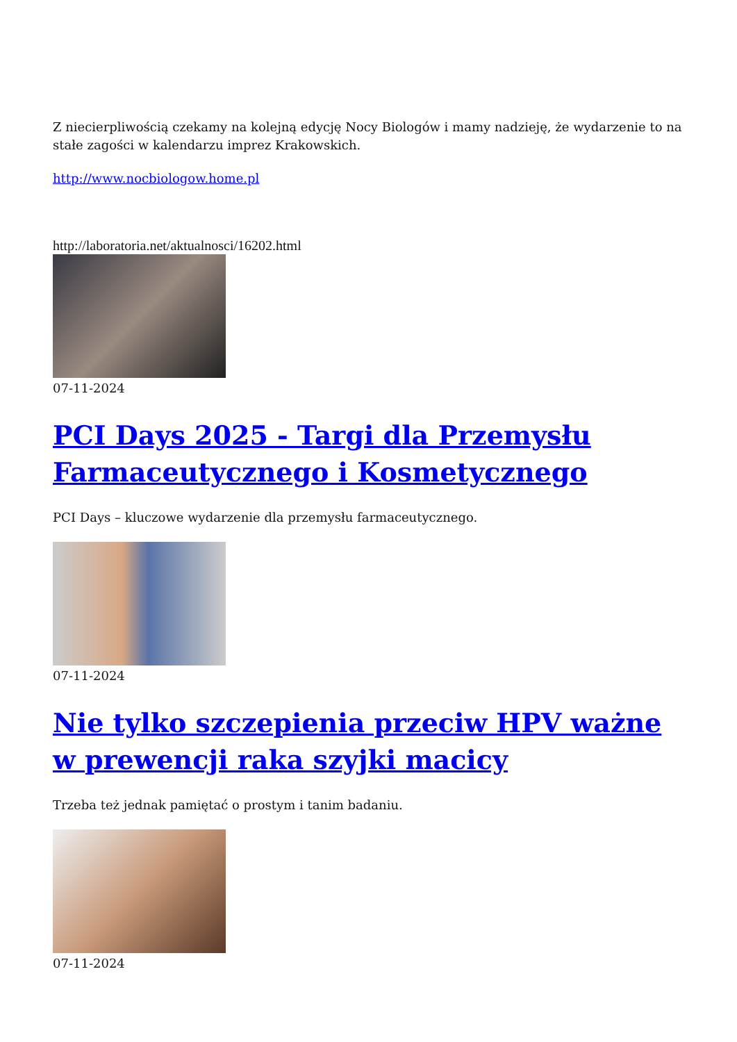Z niecierpliwością czekamy na kolejną edycję Nocy Biologów i mamy nadzieję, że wydarzenie to na stałe zagości w kalendarzu imprez Krakowskich.
http://www.nocbiologow.home.pl
http://laboratoria.net/aktualnosci/16202.html
07-11-2024
PCI Days 2025 - Targi dla Przemysłu Farmaceutycznego i Kosmetycznego
PCI Days – kluczowe wydarzenie dla przemysłu farmaceutycznego.
07-11-2024
Nie tylko szczepienia przeciw HPV ważne w prewencji raka szyjki macicy
Trzeba też jednak pamiętać o prostym i tanim badaniu.
07-11-2024